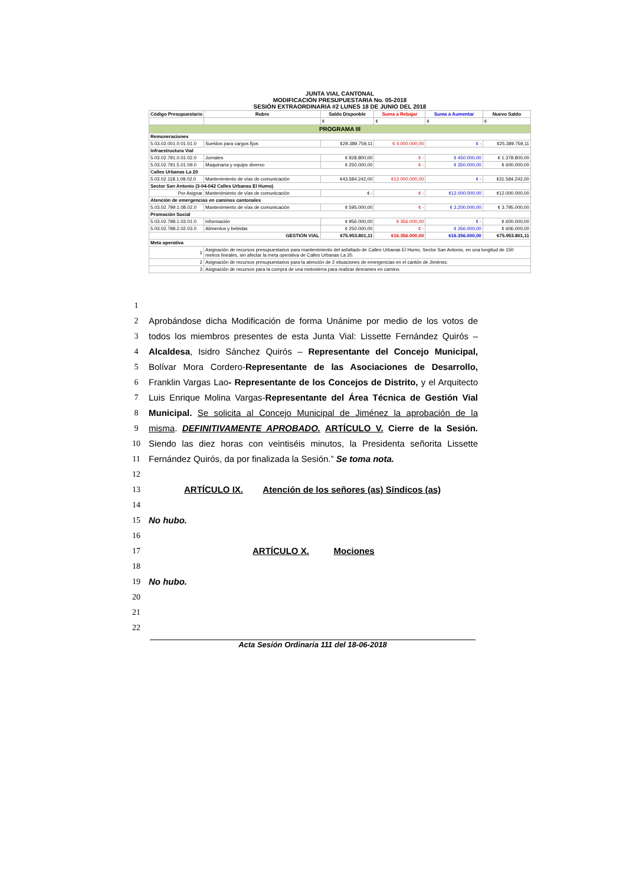| JUNTA VIAL CANTONAL MODIFICACIÓN PRESUPUESTARIA No. 05-2018 SESIÓN EXTRAORDINARIA #2 LUNES 18 DE JUNIO DEL 2018 | | | | | |
| Código Presupuestario | Rubro | Saldo Disponble | Suma a Rebajar | Suma a Aumentar | Nuevo Saldo |
| | | ¢ | ¢ | ¢ | ¢ |
| PROGRAMA III | | | | | |
| Remuneraciones | | | | | |
| 5.03.02.001.0.01.01.0 | Sueldos para cargos fijos | ¢29.389.759,11 | ¢ 4.000.000,00 | ¢ - | ¢25.389.759,11 |
| Infraestructura Vial | | | | | |
| 5.03.02.791.0.01.02.0 | Jornales | ¢ 928.800,00 | ¢ - | ¢ 450.000,00 | ¢ 1.378.800,00 |
| 5.03.02.791.5.01.09.0 | Maquinaria y equipo diverso | ¢ 250.000,00 | ¢ - | ¢ 350.000,00 | ¢ 600.000,00 |
| Calles Urbanas La 20 | | | | | |
| 5.03.02.118.1.08.02.0 | Mantenimiento de vías de comunicación | ¢43.584.242,00 | ¢12.000.000,00 | ¢ - | ¢31.584.242,00 |
| Sector San Antonio (3-04-042 Calles Urbanas El Humo) | | | | | |
| Por Asignar | Mantenimiento de vías de comunicación | ¢ - | ¢ - | ¢12.000.000,00 | ¢12.000.000,00 |
| Atención de emergencias en caminos cantonales | | | | | |
| 5.03.02.799.1.08.02.0 | Mantenimiento de vías de comunicación | ¢ 595.000,00 | ¢ - | ¢ 3.200.000,00 | ¢ 3.795.000,00 |
| Promoción Social | | | | | |
| 5.03.02.798.1.03.01.0 | Información | ¢ 956.000,00 | ¢ 356.000,00 | ¢ - | ¢ 600.000,00 |
| 5.03.02.798.2.02.03.0 | Alimentos y bebidas | ¢ 250.000,00 | ¢ - | ¢ 356.000,00 | ¢ 606.000,00 |
| GESTIÓN VIAL | | ¢75.953.801,11 | ¢16.356.000,00 | ¢16.356.000,00 | ¢75.953.801,11 |
| Meta operativa | | | | | |
| 1 | Asignación de recursos presupuestarios para mantenimiento del asfaltado de Calles Urbanas El Humo, Sector San Antonio, en una longitud de 150 metros lineales, sin afectar la meta operativa de Calles Urbanas La 20. | | | | |
| 2 | Asignación de recursos presupuestarios para la atención de 2 situaciones de emergencias en el cantón de Jiménez. | | | | |
| 3 | Asignación de recursos para la compra de una motosierra para realizar desrames en camino. | | | | |
1
2 Aprobándose dicha Modificación de forma Unánime por medio de los votos de
3 todos los miembros presentes de esta Junta Vial: Lissette Fernández Quirós –
4 Alcaldesa, Isidro Sánchez Quirós – Representante del Concejo Municipal,
5 Bolívar Mora Cordero-Representante de las Asociaciones de Desarrollo,
6 Franklin Vargas Lao- Representante de los Concejos de Distrito, y el Arquitecto
7 Luis Enrique Molina Vargas-Representante del Área Técnica de Gestión Vial
8 Municipal. Se solicita al Concejo Municipal de Jiménez la aprobación de la
9 misma. DEFINITIVAMENTE APROBADO. ARTÍCULO V. Cierre de la Sesión.
10 Siendo las diez horas con veintiséis minutos, la Presidenta señorita Lissette
11 Fernández Quirós, da por finalizada la Sesión.” Se toma nota.
12
13 ARTÍCULO IX. Atención de los señores (as) Síndicos (as)
14
15 No hubo.
16
17 ARTÍCULO X. Mociones
18
19 No hubo.
20
21
22
Acta Sesión Ordinaria 111 del 18-06-2018